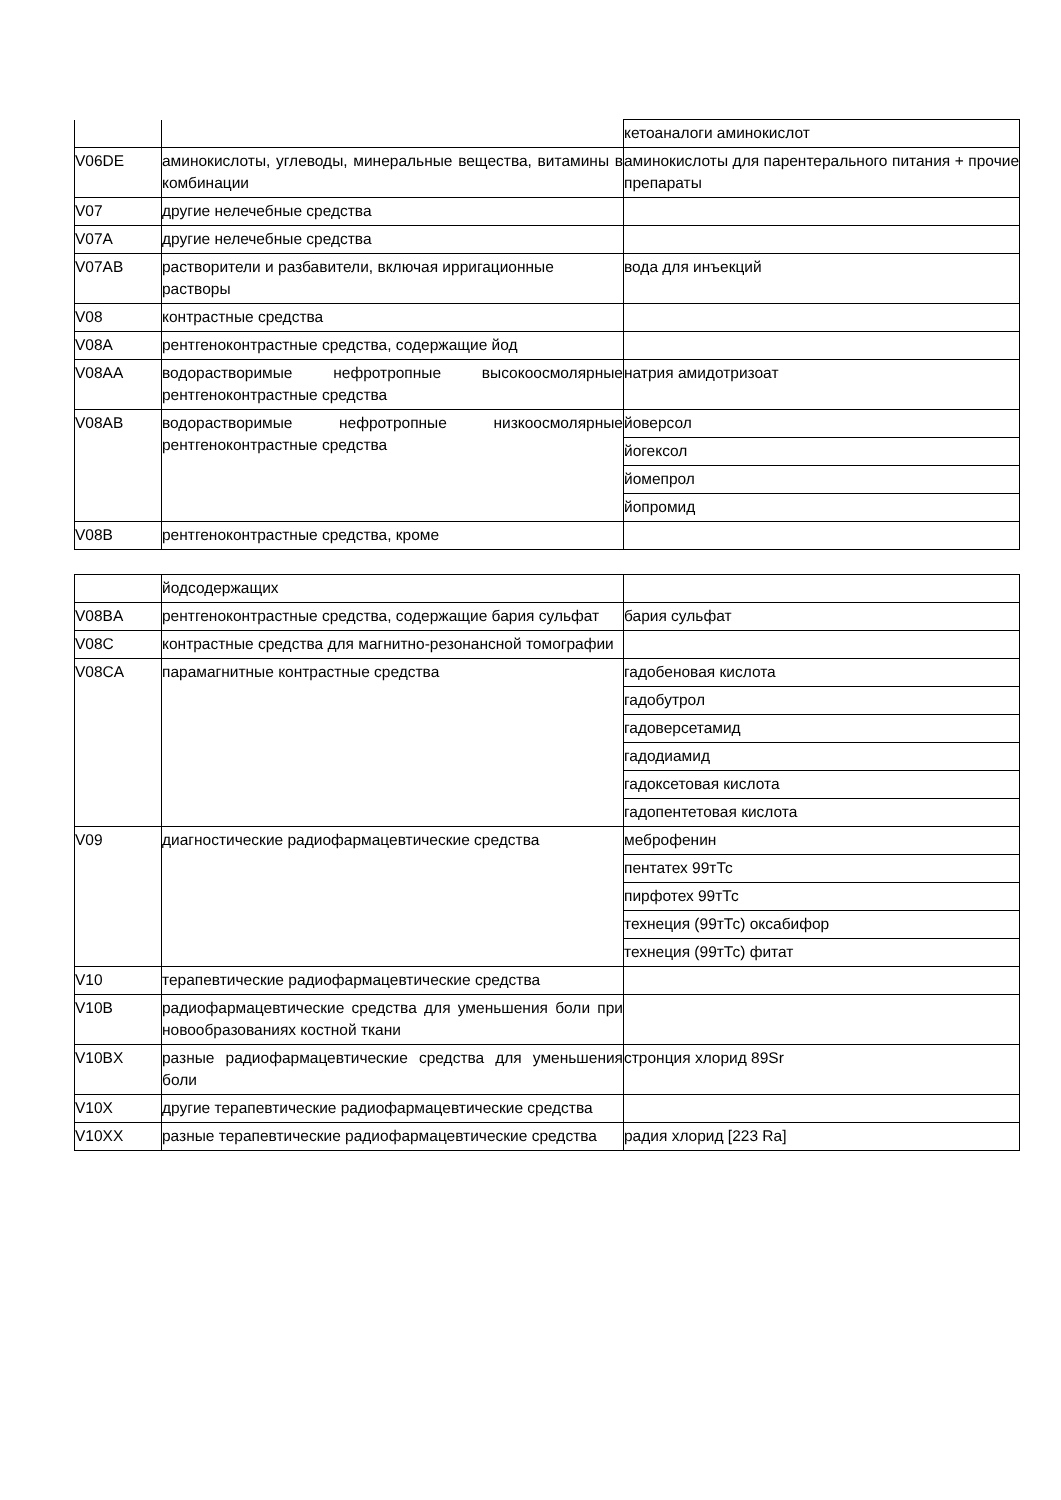| | | кетоаналоги аминокислот |
| V06DE | аминокислоты, углеводы, минеральные вещества, витамины в комбинации | аминокислоты для парентерального питания + прочие препараты |
| V07 | другие нелечебные средства | |
| V07A | другие нелечебные средства | |
| V07AB | растворители и разбавители, включая ирригационные растворы | вода для инъекций |
| V08 | контрастные средства | |
| V08A | рентгеноконтрастные средства, содержащие йод | |
| V08AA | водорастворимые нефротропные высокоосмолярные рентгеноконтрастные средства | натрия амидотризоат |
| V08AB | водорастворимые нефротропные низкоосмолярные рентгеноконтрастные средства | йоверсол |
| | | йогексол |
| | | йомепрол |
| | | йопромид |
| V08B | рентгеноконтрастные средства, кроме | |
| | йодсодержащих | |
| V08BA | рентгеноконтрастные средства, содержащие бария сульфат | бария сульфат |
| V08C | контрастные средства для магнитно-резонансной томографии | |
| V08CA | парамагнитные контрастные средства | гадобеновая кислота |
| | | гадобутрол |
| | | гадоверсетамид |
| | | гадодиамид |
| | | гадоксетовая кислота |
| | | гадопентетовая кислота |
| V09 | диагностические радиофармацевтические средства | меброфенин |
| | | пентатех 99тТс |
| | | пирфотех 99тТс |
| | | технеция (99тТс) оксабифор |
| | | технеция (99тТс) фитат |
| V10 | терапевтические радиофармацевтические средства | |
| V10B | радиофармацевтические средства для уменьшения боли при новообразованиях костной ткани | |
| V10BX | разные радиофармацевтические средства для уменьшения боли | стронция хлорид 89Sr |
| V10X | другие терапевтические радиофармацевтические средства | |
| V10XX | разные терапевтические радиофармацевтические средства | радия хлорид [223 Ra] |